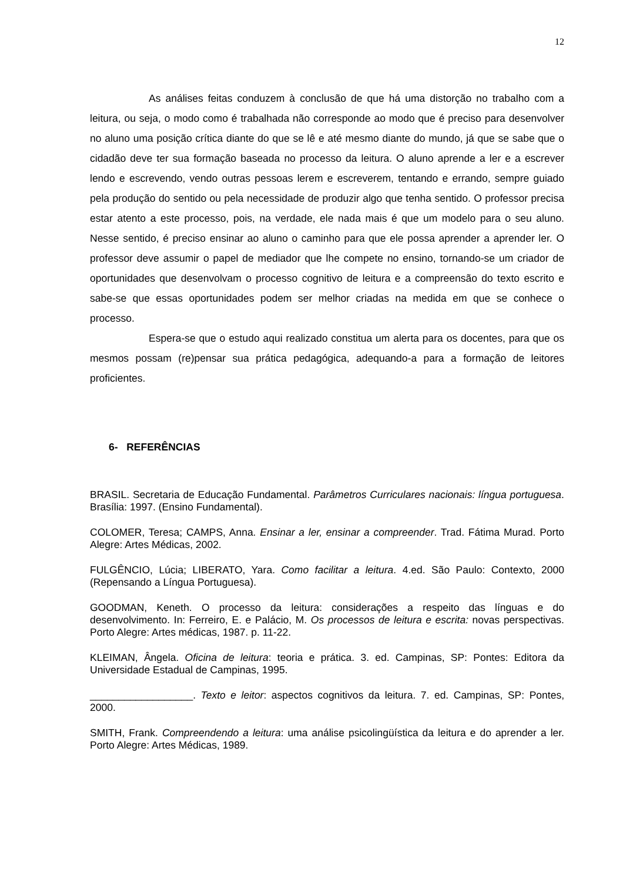12
As análises feitas conduzem à conclusão de que há uma distorção no trabalho com a leitura, ou seja, o modo como é trabalhada não corresponde ao modo que é preciso para desenvolver no aluno uma posição crítica diante do que se lê e até mesmo diante do mundo, já que se sabe que o cidadão deve ter sua formação baseada no processo da leitura. O aluno aprende a ler e a escrever lendo e escrevendo, vendo outras pessoas lerem e escreverem, tentando e errando, sempre guiado pela produção do sentido ou pela necessidade de produzir algo que tenha sentido. O professor precisa estar atento a este processo, pois, na verdade, ele nada mais é que um modelo para o seu aluno. Nesse sentido, é preciso ensinar ao aluno o caminho para que ele possa aprender a aprender ler. O professor deve assumir o papel de mediador que lhe compete no ensino, tornando-se um criador de oportunidades que desenvolvam o processo cognitivo de leitura e a compreensão do texto escrito e sabe-se que essas oportunidades podem ser melhor criadas na medida em que se conhece o processo.
Espera-se que o estudo aqui realizado constitua um alerta para os docentes, para que os mesmos possam (re)pensar sua prática pedagógica, adequando-a para a formação de leitores proficientes.
6- REFERÊNCIAS
BRASIL. Secretaria de Educação Fundamental. Parâmetros Curriculares nacionais: língua portuguesa. Brasília: 1997. (Ensino Fundamental).
COLOMER, Teresa; CAMPS, Anna. Ensinar a ler, ensinar a compreender. Trad. Fátima Murad. Porto Alegre: Artes Médicas, 2002.
FULGÊNCIO, Lúcia; LIBERATO, Yara. Como facilitar a leitura. 4.ed. São Paulo: Contexto, 2000 (Repensando a Língua Portuguesa).
GOODMAN, Keneth. O processo da leitura: considerações a respeito das línguas e do desenvolvimento. In: Ferreiro, E. e Palácio, M. Os processos de leitura e escrita: novas perspectivas. Porto Alegre: Artes médicas, 1987. p. 11-22.
KLEIMAN, Ângela. Oficina de leitura: teoria e prática. 3. ed. Campinas, SP: Pontes: Editora da Universidade Estadual de Campinas, 1995.
__________________. Texto e leitor: aspectos cognitivos da leitura. 7. ed. Campinas, SP: Pontes, 2000.
SMITH, Frank. Compreendendo a leitura: uma análise psicolingüística da leitura e do aprender a ler. Porto Alegre: Artes Médicas, 1989.